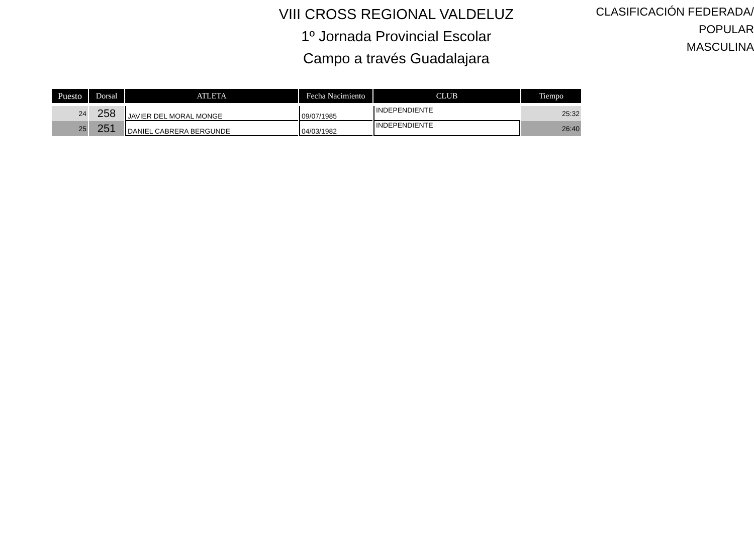VIII CROSS REGIONAL VALDELUZ
1º Jornada Provincial Escolar
Campo a través Guadalajara
CLASIFICACIÓN FEDERADA/ POPULAR
MASCULINA
| Puesto | Dorsal | ATLETA | Fecha Nacimiento | CLUB | Tiempo |
| --- | --- | --- | --- | --- | --- |
| 24 | 258 | JAVIER DEL MORAL MONGE | 09/07/1985 | INDEPENDIENTE | 25:32 |
| 25 | 251 | DANIEL CABRERA BERGUNDE | 04/03/1982 | INDEPENDIENTE | 26:40 |